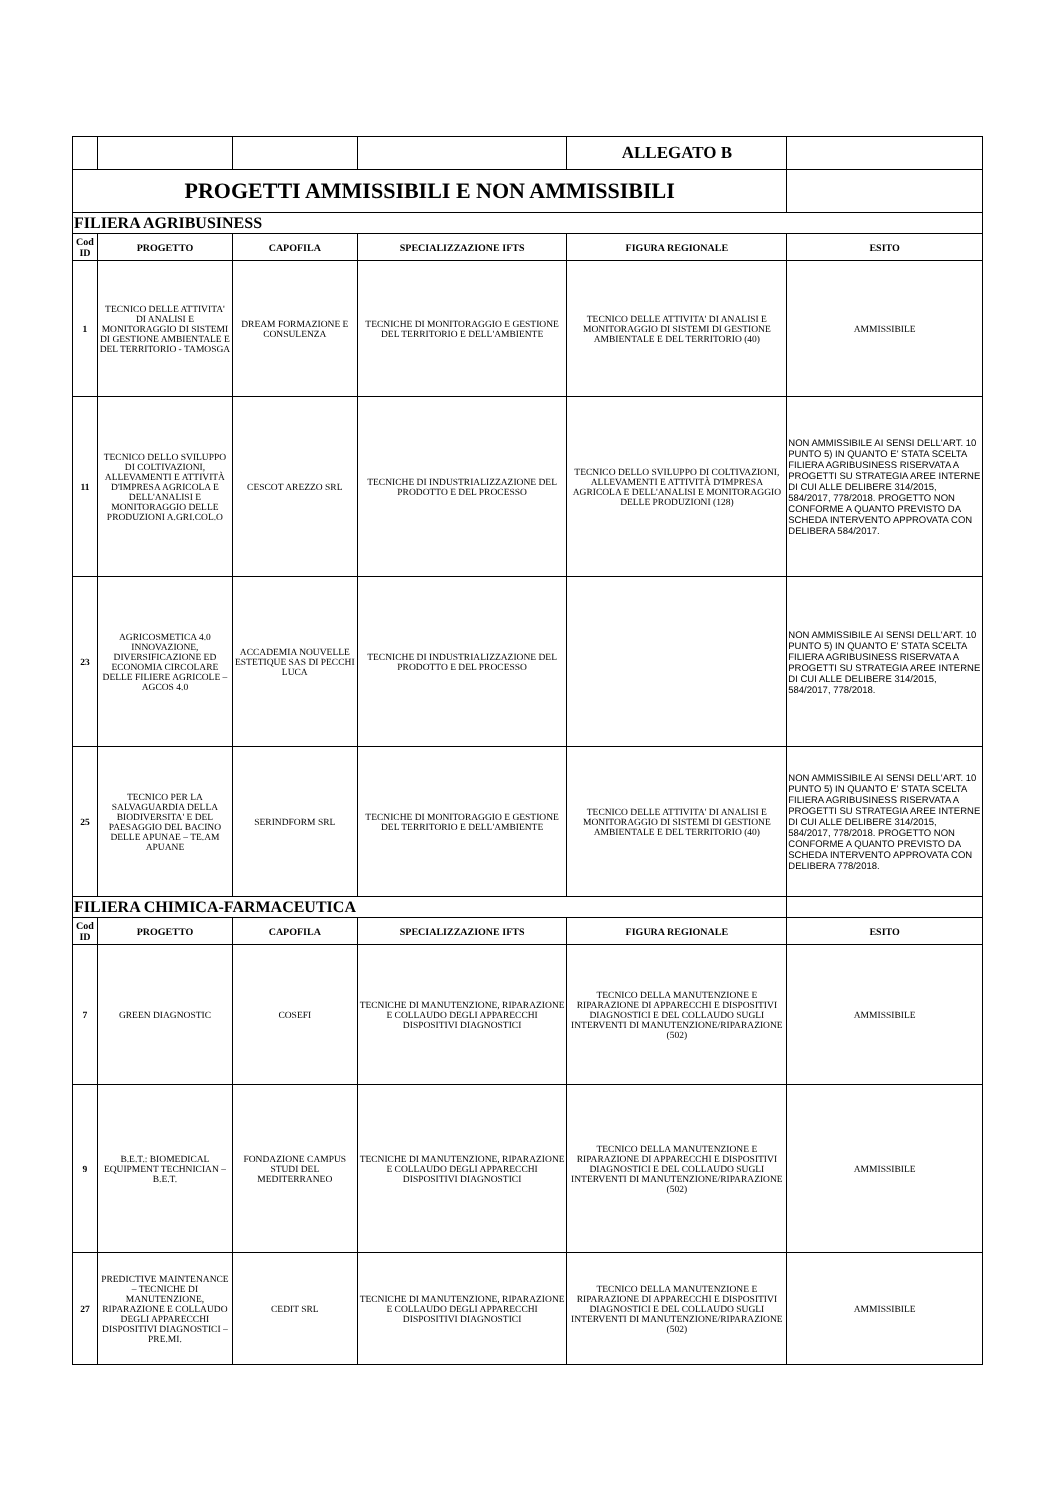| | | | | ALLEGATO B | |
| PROGETTI AMMISSIBILI E NON AMMISSIBILI | | | | | |
| FILIERA AGRIBUSINESS | | | | | |
| Cod ID | PROGETTO | CAPOFILA | SPECIALIZZAZIONE IFTS | FIGURA REGIONALE | ESITO |
| 1 | TECNICO DELLE ATTIVITA' DI ANALISI E MONITORAGGIO DI SISTEMI DI GESTIONE AMBIENTALE E DEL TERRITORIO - TAMOSGA | DREAM FORMAZIONE E CONSULENZA | TECNICHE DI MONITORAGGIO E GESTIONE DEL TERRITORIO E DELL'AMBIENTE | TECNICO DELLE ATTIVITA' DI ANALISI E MONITORAGGIO DI SISTEMI DI GESTIONE AMBIENTALE E DEL TERRITORIO (40) | AMMISSIBILE |
| 11 | TECNICO DELLO SVILUPPO DI COLTIVAZIONI, ALLEVAMENTI E ATTIVITÀ D'IMPRESA AGRICOLA E DELL'ANALISI E MONITORAGGIO DELLE PRODUZIONI A.GRI.COL.O | CESCOT AREZZO SRL | TECNICHE DI INDUSTRIALIZZAZIONE DEL PRODOTTO E DEL PROCESSO | TECNICO DELLO SVILUPPO DI COLTIVAZIONI, ALLEVAMENTI E ATTIVITÀ D'IMPRESA AGRICOLA E DELL'ANALISI E MONITORAGGIO DELLE PRODUZIONI (128) | NON AMMISSIBILE AI SENSI DELL'ART. 10 PUNTO 5) IN QUANTO E' STATA SCELTA FILIERA AGRIBUSINESS RISERVATA A PROGETTI SU STRATEGIA AREE INTERNE DI CUI ALLE DELIBERE 314/2015, 584/2017, 778/2018. PROGETTO NON CONFORME A QUANTO PREVISTO DA SCHEDA INTERVENTO APPROVATA CON DELIBERA 584/2017. |
| 23 | AGRICOSMETICA 4.0 INNOVAZIONE, DIVERSIFICAZIONE ED ECONOMIA CIRCOLARE DELLE FILIERE AGRICOLE – AGCOS 4.0 | ACCADEMIA NOUVELLE ESTETIQUE SAS DI PECCHI LUCA | TECNICHE DI INDUSTRIALIZZAZIONE DEL PRODOTTO E DEL PROCESSO | | NON AMMISSIBILE AI SENSI DELL'ART. 10 PUNTO 5) IN QUANTO E' STATA SCELTA FILIERA AGRIBUSINESS RISERVATA A PROGETTI SU STRATEGIA AREE INTERNE DI CUI ALLE DELIBERE 314/2015, 584/2017, 778/2018. |
| 25 | TECNICO PER LA SALVAGUARDIA DELLA BIODIVERSITA' E DEL PAESAGGIO DEL BACINO DELLE APUNAE – TE.AM APUANE | SERINDFORM SRL | TECNICHE DI MONITORAGGIO E GESTIONE DEL TERRITORIO E DELL'AMBIENTE | TECNICO DELLE ATTIVITA' DI ANALISI E MONITORAGGIO DI SISTEMI DI GESTIONE AMBIENTALE E DEL TERRITORIO (40) | NON AMMISSIBILE AI SENSI DELL'ART. 10 PUNTO 5) IN QUANTO E' STATA SCELTA FILIERA AGRIBUSINESS RISERVATA A PROGETTI SU STRATEGIA AREE INTERNE DI CUI ALLE DELIBERE 314/2015, 584/2017, 778/2018. PROGETTO NON CONFORME A QUANTO PREVISTO DA SCHEDA INTERVENTO APPROVATA CON DELIBERA 778/2018. |
| FILIERA CHIMICA-FARMACEUTICA | | | | | |
| Cod ID | PROGETTO | CAPOFILA | SPECIALIZZAZIONE IFTS | FIGURA REGIONALE | ESITO |
| 7 | GREEN DIAGNOSTIC | COSEFI | TECNICHE DI MANUTENZIONE, RIPARAZIONE E COLLAUDO DEGLI APPARECCHI DISPOSITIVI DIAGNOSTICI | TECNICO DELLA MANUTENZIONE E RIPARAZIONE DI APPARECCHI E DISPOSITIVI DIAGNOSTICI E DEL COLLAUDO SUGLI INTERVENTI DI MANUTENZIONE/RIPARAZIONE (502) | AMMISSIBILE |
| 9 | B.E.T.: BIOMEDICAL EQUIPMENT TECHNICIAN – B.E.T. | FONDAZIONE CAMPUS STUDI DEL MEDITERRANEO | TECNICHE DI MANUTENZIONE, RIPARAZIONE E COLLAUDO DEGLI APPARECCHI DISPOSITIVI DIAGNOSTICI | TECNICO DELLA MANUTENZIONE E RIPARAZIONE DI APPARECCHI E DISPOSITIVI DIAGNOSTICI E DEL COLLAUDO SUGLI INTERVENTI DI MANUTENZIONE/RIPARAZIONE (502) | AMMISSIBILE |
| 27 | PREDICTIVE MAINTENANCE – TECNICHE DI MANUTENZIONE, RIPARAZIONE E COLLAUDO DEGLI APPARECCHI DISPOSITIVI DIAGNOSTICI – PRE.MI. | CEDIT SRL | TECNICHE DI MANUTENZIONE, RIPARAZIONE E COLLAUDO DEGLI APPARECCHI DISPOSITIVI DIAGNOSTICI | TECNICO DELLA MANUTENZIONE E RIPARAZIONE DI APPARECCHI E DISPOSITIVI DIAGNOSTICI E DEL COLLAUDO SUGLI INTERVENTI DI MANUTENZIONE/RIPARAZIONE (502) | AMMISSIBILE |